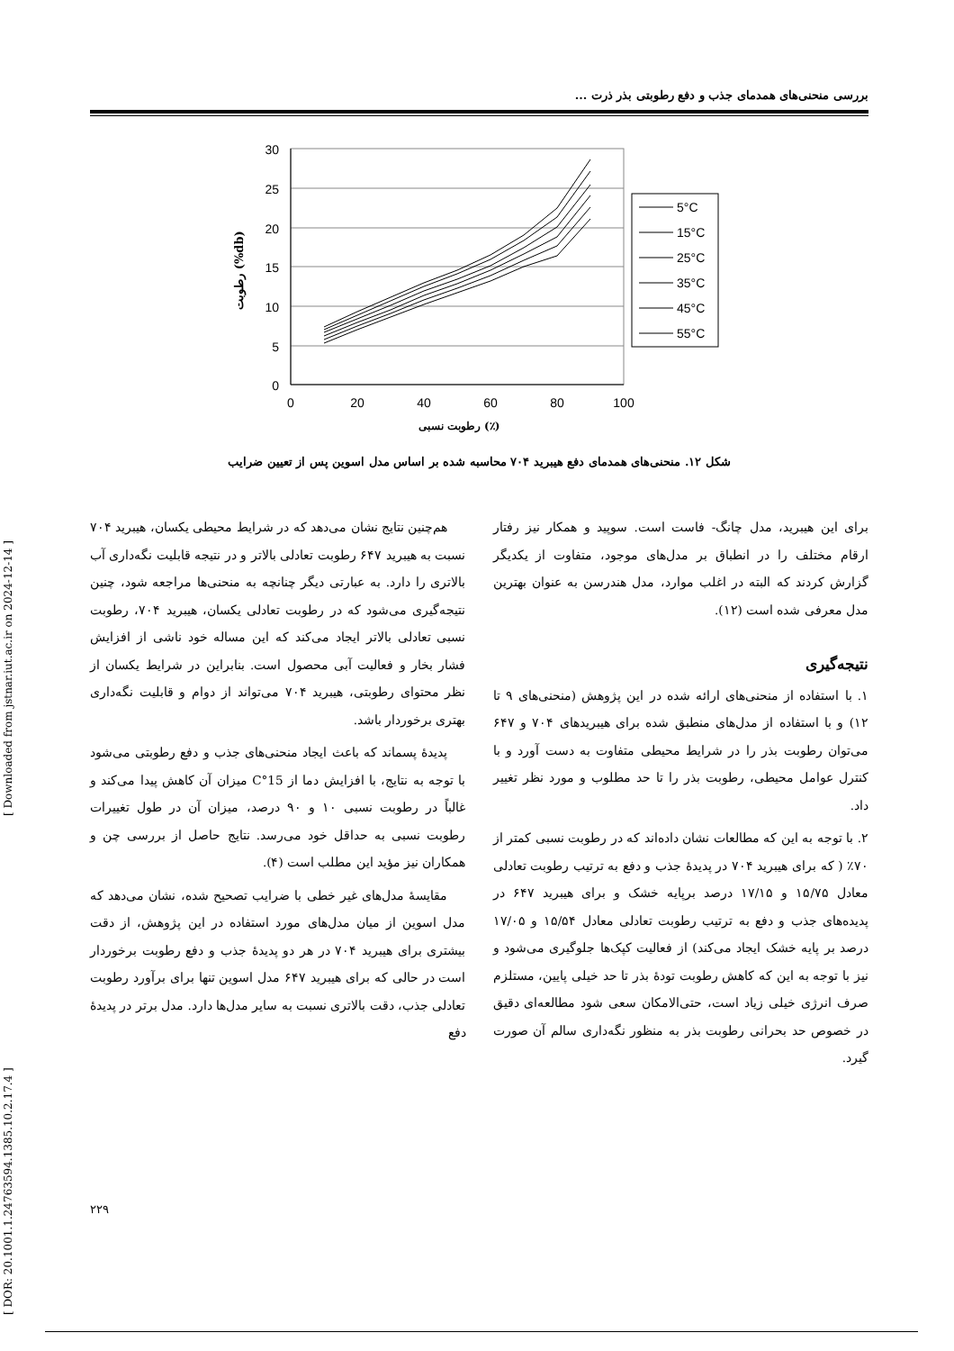بررسی منحنی‌های همدمای جذب و دفع رطوبتی بذر ذرت ...
30
25
20
15
10
5
0
0
20
40
60
80
100
رطوبت (%db)
رطوبت نسبی (٪)
5°C
15°C
25°C
35°C
45°C
55°C
شکل ۱۲. منحنی‌های همدمای دفع هیبرید ۷۰۴ محاسبه شده بر اساس مدل اسوین پس از تعیین ضرایب
هم‌چنین نتایج نشان می‌دهد که در شرایط محیطی یکسان، هیبرید ۷۰۴ نسبت به هیبرید ۶۴۷ رطوبت تعادلی بالاتر و در نتیجه قابلیت نگه‌داری آب بالاتری را دارد. به عبارتی دیگر چنانچه به منحنی‌ها مراجعه شود، چنین نتیجه‌گیری می‌شود که در رطوبت تعادلی یکسان، هیبرید ۷۰۴، رطوبت نسبی تعادلی بالاتر ایجاد می‌کند که این مساله خود ناشی از افزایش فشار بخار و فعالیت آبی محصول است. بنابراین در شرایط یکسان از نظر محتوای رطوبتی، هیبرید ۷۰۴ می‌تواند از دوام و قابلیت نگه‌داری بهتری برخوردار باشد.
پدیدهٔ پسماند که باعث ایجاد منحنی‌های جذب و دفع رطوبتی می‌شود با توجه به نتایج، با افزایش دما از 15°C میزان آن کاهش پیدا می‌کند و غالباً در رطوبت نسبی ۱۰ و ۹۰ درصد، میزان آن در طول تغییرات رطوبت نسبی به حداقل خود می‌رسد. نتایج حاصل از بررسی چن و همکاران نیز مؤید این مطلب است (۴).
مقایسهٔ مدل‌های غیر خطی با ضرایب تصحیح شده، نشان می‌دهد که مدل اسوین از میان مدل‌های مورد استفاده در این پژوهش، از دقت بیشتری برای هیبرید ۷۰۴ در هر دو پدیدهٔ جذب و دفع رطوبت برخوردار است در حالی که برای هیبرید ۶۴۷ مدل اسوین تنها برای برآورد رطوبت تعادلی جذب، دقت بالاتری نسبت به سایر مدل‌ها دارد. مدل برتر در پدیدهٔ دفع
برای این هیبرید، مدل چانگ- فاست است. سوپید و همکار نیز رفتار ارقام مختلف را در انطباق بر مدل‌های موجود، متفاوت از یکدیگر گزارش کردند که البته در اغلب موارد، مدل هندرسن به عنوان بهترین مدل معرفی شده است (۱۲).
نتیجه‌گیری
۱. با استفاده از منحنی‌های ارائه شده در این پژوهش (منحنی‌های ۹ تا ۱۲) و با استفاده از مدل‌های منطبق شده برای هیبریدهای ۷۰۴ و ۶۴۷ می‌توان رطوبت بذر را در شرایط محیطی متفاوت به دست آورد و با کنترل عوامل محیطی، رطوبت بذر را تا حد مطلوب و مورد نظر تغییر داد.
۲. با توجه به این که مطالعات نشان داده‌اند که در رطوبت نسبی کمتر از ۷۰٪ ( که برای هیبرید ۷۰۴ در پدیدهٔ جذب و دفع به ترتیب رطوبت تعادلی معادل ۱۵/۷۵ و ۱۷/۱۵ درصد برپایه خشک و برای هیبرید ۶۴۷ در پدیده‌های جذب و دفع به ترتیب رطوبت تعادلی معادل ۱۵/۵۴ و ۱۷/۰۵ درصد بر پایه خشک ایجاد می‌کند) از فعالیت کپک‌ها جلوگیری می‌شود و نیز با توجه به این که کاهش رطوبت تودهٔ بذر تا حد خیلی پایین، مستلزم صرف انرژی خیلی زیاد است، حتی‌الامکان سعی شود مطالعه‌ای دقیق در خصوص حد بحرانی رطوبت بذر به منظور نگه‌داری سالم آن صورت گیرد.
[ DOR: 20.1001.1.24763594.1385.10.2.17.4 ] [ Downloaded from jstnar.iut.ac.ir on 2024-12-14 ]
۲۲۹